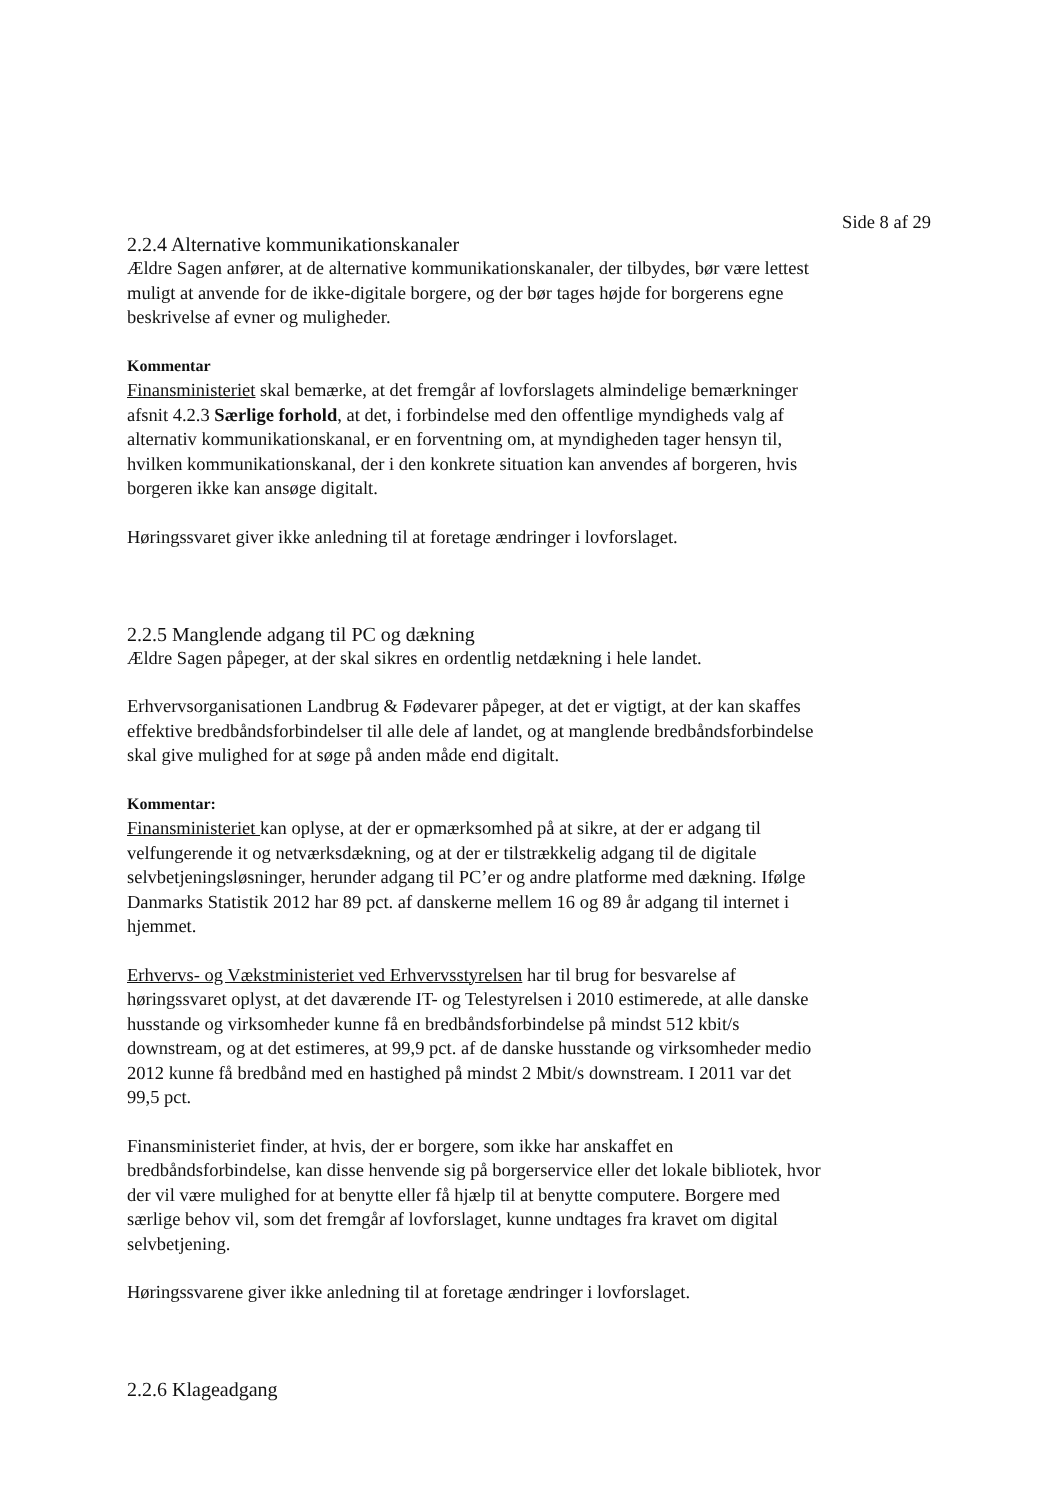Side 8 af 29
2.2.4 Alternative kommunikationskanaler
Ældre Sagen anfører, at de alternative kommunikationskanaler, der tilbydes, bør være lettest muligt at anvende for de ikke-digitale borgere, og der bør tages højde for borgerens egne beskrivelse af evner og muligheder.
Kommentar
Finansministeriet skal bemærke, at det fremgår af lovforslagets almindelige bemærkninger afsnit 4.2.3 Særlige forhold, at det, i forbindelse med den offentlige myndigheds valg af alternativ kommunikationskanal, er en forventning om, at myndigheden tager hensyn til, hvilken kommunikationskanal, der i den konkrete situation kan anvendes af borgeren, hvis borgeren ikke kan ansøge digitalt.
Høringssvaret giver ikke anledning til at foretage ændringer i lovforslaget.
2.2.5 Manglende adgang til PC og dækning
Ældre Sagen påpeger, at der skal sikres en ordentlig netdækning i hele landet.
Erhvervsorganisationen Landbrug & Fødevarer påpeger, at det er vigtigt, at der kan skaffes effektive bredbåndsforbindelser til alle dele af landet, og at manglende bredbåndsforbindelse skal give mulighed for at søge på anden måde end digitalt.
Kommentar:
Finansministeriet kan oplyse, at der er opmærksomhed på at sikre, at der er adgang til velfungerende it og netværksdækning, og at der er tilstrækkelig adgang til de digitale selvbetjeningsløsninger, herunder adgang til PC’er og andre platforme med dækning. Ifølge Danmarks Statistik 2012 har 89 pct. af danskerne mellem 16 og 89 år adgang til internet i hjemmet.
Erhvervs- og Vækstministeriet ved Erhvervsstyrelsen har til brug for besvarelse af høringssvaret oplyst, at det daværende IT- og Telestyrelsen i 2010 estimerede, at alle danske husstande og virksomheder kunne få en bredbåndsforbindelse på mindst 512 kbit/s downstream, og at det estimeres, at 99,9 pct. af de danske husstande og virksomheder medio 2012 kunne få bredbånd med en hastighed på mindst 2 Mbit/s downstream. I 2011 var det 99,5 pct.
Finansministeriet finder, at hvis, der er borgere, som ikke har anskaffet en bredbåndsforbindelse, kan disse henvende sig på borgerservice eller det lokale bibliotek, hvor der vil være mulighed for at benytte eller få hjælp til at benytte computere. Borgere med særlige behov vil, som det fremgår af lovforslaget, kunne undtages fra kravet om digital selvbetjening.
Høringssvarene giver ikke anledning til at foretage ændringer i lovforslaget.
2.2.6 Klageadgang